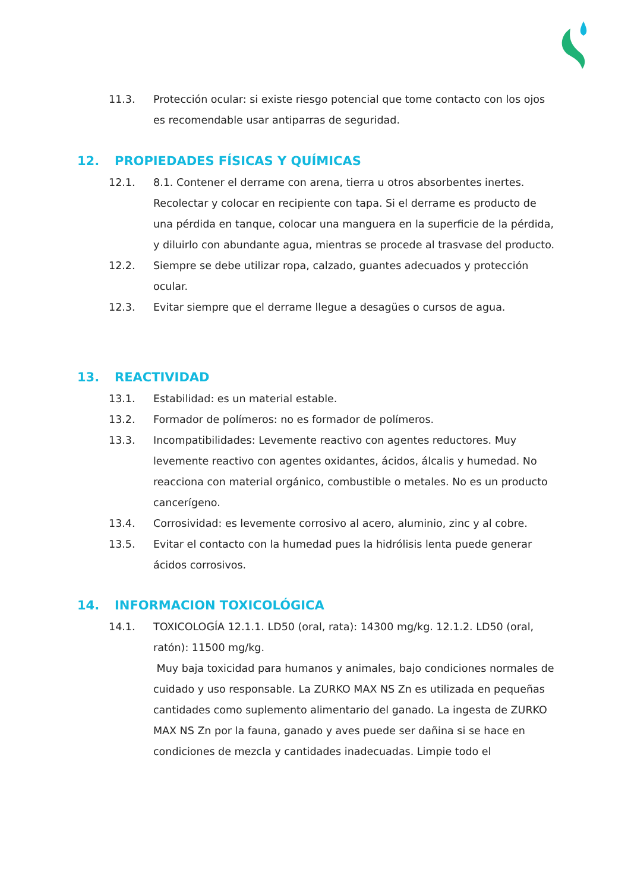11.3. Protección ocular: si existe riesgo potencial que tome contacto con los ojos es recomendable usar antiparras de seguridad.
12. PROPIEDADES FÍSICAS Y QUÍMICAS
12.1. 8.1. Contener el derrame con arena, tierra u otros absorbentes inertes. Recolectar y colocar en recipiente con tapa. Si el derrame es producto de una pérdida en tanque, colocar una manguera en la superficie de la pérdida, y diluirlo con abundante agua, mientras se procede al trasvase del producto.
12.2. Siempre se debe utilizar ropa, calzado, guantes adecuados y protección ocular.
12.3. Evitar siempre que el derrame llegue a desagües o cursos de agua.
13. REACTIVIDAD
13.1. Estabilidad: es un material estable.
13.2. Formador de polímeros: no es formador de polímeros.
13.3. Incompatibilidades: Levemente reactivo con agentes reductores. Muy levemente reactivo con agentes oxidantes, ácidos, álcalis y humedad. No reacciona con material orgánico, combustible o metales. No es un producto cancerígeno.
13.4. Corrosividad: es levemente corrosivo al acero, aluminio, zinc y al cobre.
13.5. Evitar el contacto con la humedad pues la hidrólisis lenta puede generar ácidos corrosivos.
14. INFORMACION TOXICOLÓGICA
14.1. TOXICOLOGÍA 12.1.1. LD50 (oral, rata): 14300 mg/kg. 12.1.2. LD50 (oral, ratón): 11500 mg/kg.
Muy baja toxicidad para humanos y animales, bajo condiciones normales de cuidado y uso responsable. La ZURKO MAX NS Zn es utilizada en pequeñas cantidades como suplemento alimentario del ganado. La ingesta de ZURKO MAX NS Zn por la fauna, ganado y aves puede ser dañina si se hace en condiciones de mezcla y cantidades inadecuadas. Limpie todo el